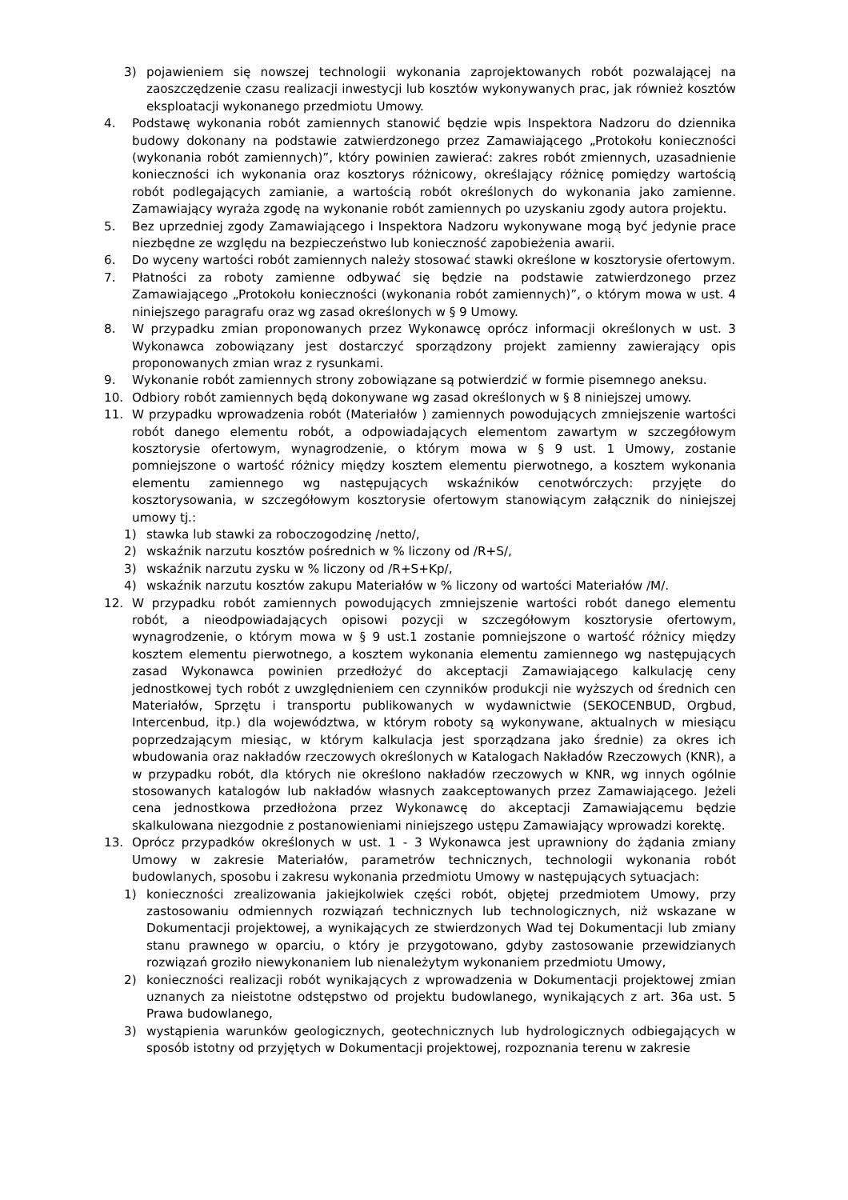3) pojawieniem się nowszej technologii wykonania zaprojektowanych robót pozwalającej na zaoszczędzenie czasu realizacji inwestycji lub kosztów wykonywanych prac, jak również kosztów eksploatacji wykonanego przedmiotu Umowy.
4. Podstawę wykonania robót zamiennych stanowić będzie wpis Inspektora Nadzoru do dziennika budowy dokonany na podstawie zatwierdzonego przez Zamawiającego „Protokołu konieczności (wykonania robót zamiennych)”, który powinien zawierać: zakres robót zmiennych, uzasadnienie konieczności ich wykonania oraz kosztorys różnicowy, określający różnicę pomiędzy wartością robót podlegających zamianie, a wartością robót określonych do wykonania jako zamienne. Zamawiający wyraża zgodę na wykonanie robót zamiennych po uzyskaniu zgody autora projektu.
5. Bez uprzedniej zgody Zamawiającego i Inspektora Nadzoru wykonywane mogą być jedynie prace niezbędne ze względu na bezpieczeństwo lub konieczność zapobieżenia awarii.
6. Do wyceny wartości robót zamiennych należy stosować stawki określone w kosztorysie ofertowym.
7. Płatności za roboty zamienne odbywać się będzie na podstawie zatwierdzonego przez Zamawiającego „Protokołu konieczności (wykonania robót zamiennych)”, o którym mowa w ust. 4 niniejszego paragrafu oraz wg zasad określonych w § 9 Umowy.
8. W przypadku zmian proponowanych przez Wykonawcę oprócz informacji określonych w ust. 3 Wykonawca zobowiązany jest dostarczyć sporządzony projekt zamienny zawierający opis proponowanych zmian wraz z rysunkami.
9. Wykonanie robót zamiennych strony zobowiązane są potwierdzić w formie pisemnego aneksu.
10. Odbiory robót zamiennych będą dokonywane wg zasad określonych w § 8 niniejszej umowy.
11. W przypadku wprowadzenia robót (Materiałów ) zamiennych powodujących zmniejszenie wartości robót danego elementu robót, a odpowiadających elementom zawartym w szczegółowym kosztorysie ofertowym, wynagrodzenie, o którym mowa w § 9 ust. 1 Umowy, zostanie pomniejszone o wartość różnicy między kosztem elementu pierwotnego, a kosztem wykonania elementu zamiennego wg następujących wskaźników cenotwórczych: przyjęte do kosztorysowania, w szczegółowym kosztorysie ofertowym stanowiącym załącznik do niniejszej umowy tj.:
1) stawka lub stawki za roboczogodzinę /netto/,
2) wskaźnik narzutu kosztów pośrednich w % liczony od /R+S/,
3) wskaźnik narzutu zysku w % liczony od /R+S+Kp/,
4) wskaźnik narzutu kosztów zakupu Materiałów w % liczony od wartości Materiałów /M/.
12. W przypadku robót zamiennych powodujących zmniejszenie wartości robót danego elementu robót, a nieodpowiadających opisowi pozycji w szczegółowym kosztorysie ofertowym, wynagrodzenie, o którym mowa w § 9 ust.1 zostanie pomniejszone o wartość różnicy między kosztem elementu pierwotnego, a kosztem wykonania elementu zamiennego wg następujących zasad Wykonawca powinien przedłożyć do akceptacji Zamawiającego kalkulację ceny jednostkowej tych robót z uwzględnieniem cen czynników produkcji nie wyższych od średnich cen Materiałów, Sprzętu i transportu publikowanych w wydawnictwie (SEKOCENBUD, Orgbud, Intercenbud, itp.) dla województwa, w którym roboty są wykonywane, aktualnych w miesiącu poprzedzającym miesiąc, w którym kalkulacja jest sporządzana jako średnie) za okres ich wbudowania oraz nakładów rzeczowych określonych w Katalogach Nakładów Rzeczowych (KNR), a w przypadku robót, dla których nie określono nakładów rzeczowych w KNR, wg innych ogólnie stosowanych katalogów lub nakładów własnych zaakceptowanych przez Zamawiającego. Jeżeli cena jednostkowa przedłożona przez Wykonawcę do akceptacji Zamawiającemu będzie skalkulowana niezgodnie z postanowieniami niniejszego ustępu Zamawiający wprowadzi korektę.
13. Oprócz przypadków określonych w ust. 1 - 3 Wykonawca jest uprawniony do żądania zmiany Umowy w zakresie Materiałów, parametrów technicznych, technologii wykonania robót budowlanych, sposobu i zakresu wykonania przedmiotu Umowy w następujących sytuacjach:
1) konieczności zrealizowania jakiejkolwiek części robót, objętej przedmiotem Umowy, przy zastosowaniu odmiennych rozwiązań technicznych lub technologicznych, niż wskazane w Dokumentacji projektowej, a wynikających ze stwierdzonych Wad tej Dokumentacji lub zmiany stanu prawnego w oparciu, o który je przygotowano, gdyby zastosowanie przewidzianych rozwiązań groziło niewykonaniem lub nienależytym wykonaniem przedmiotu Umowy,
2) konieczności realizacji robót wynikających z wprowadzenia w Dokumentacji projektowej zmian uznanych za nieistotne odstępstwo od projektu budowlanego, wynikających z art. 36a ust. 5 Prawa budowlanego,
3) wystąpienia warunków geologicznych, geotechnicznych lub hydrologicznych odbiegających w sposób istotny od przyjętych w Dokumentacji projektowej, rozpoznania terenu w zakresie